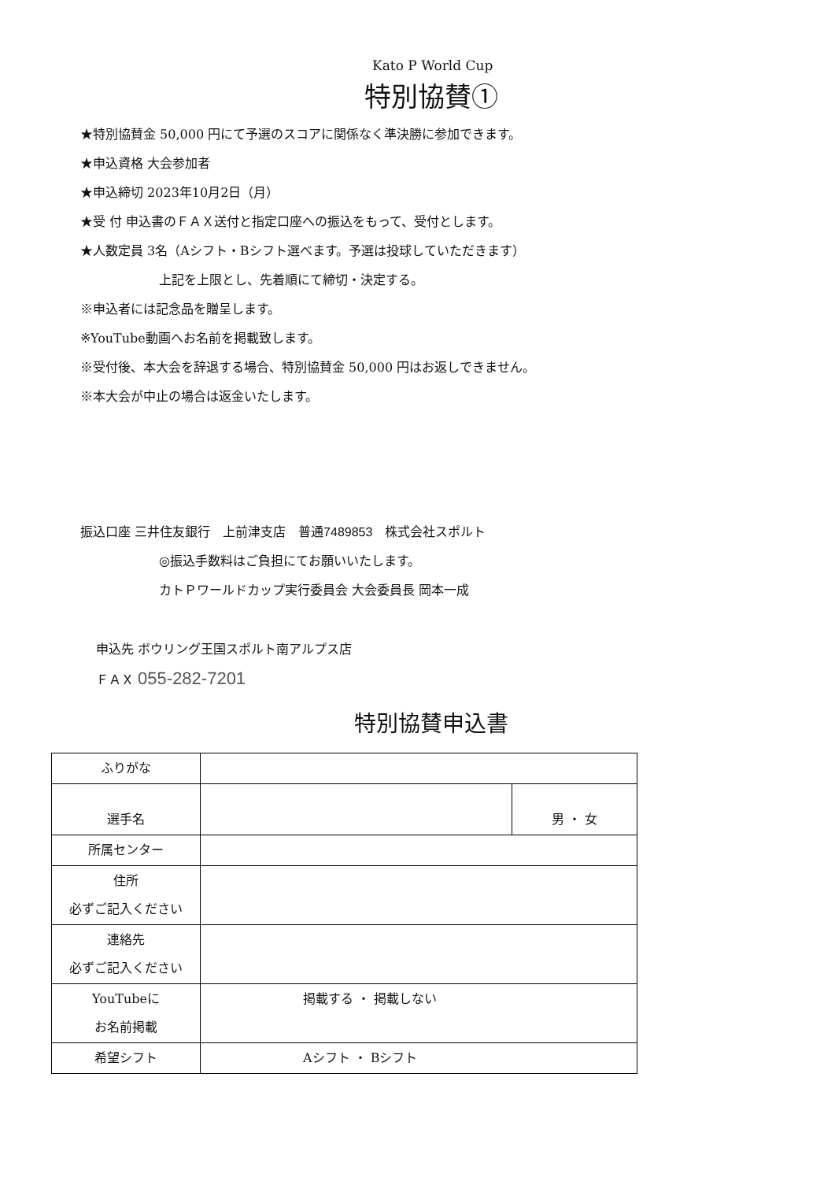Kato P World Cup
特別協賛①
★特別協賛金 50,000 円にて予選のスコアに関係なく準決勝に参加できます。
★申込資格 大会参加者
★申込締切 2023年10月2日（月）
★受 付 申込書のＦＡＸ送付と指定口座への振込をもって、受付とします。
★人数定員 3名（Aシフト・Bシフト選べます。予選は投球していただきます）
上記を上限とし、先着順にて締切・決定する。
※申込者には記念品を贈呈します。
※YouTube動画へお名前を掲載致します。
※受付後、本大会を辞退する場合、特別協賛金 50,000 円はお返しできません。
※本大会が中止の場合は返金いたします。
振込口座 三井住友銀行　上前津支店　普通7489853　株式会社スポルト
◎振込手数料はご負担にてお願いいたします。
カトＰワールドカップ実行委員会 大会委員長 岡本一成
申込先 ボウリング王国スポルト南アルプス店
ＦＡＸ 055-282-7201
特別協賛申込書
| ふりがな | | |
| 選手名 | | 男 ・ 女 |
| 所属センター | | |
| 住所 必ずご記入ください | | |
| 連絡先 必ずご記入ください | | |
| YouTubeに お名前掲載 | 掲載する ・ 掲載しない | |
| 希望シフト | Aシフト ・ Bシフト | |